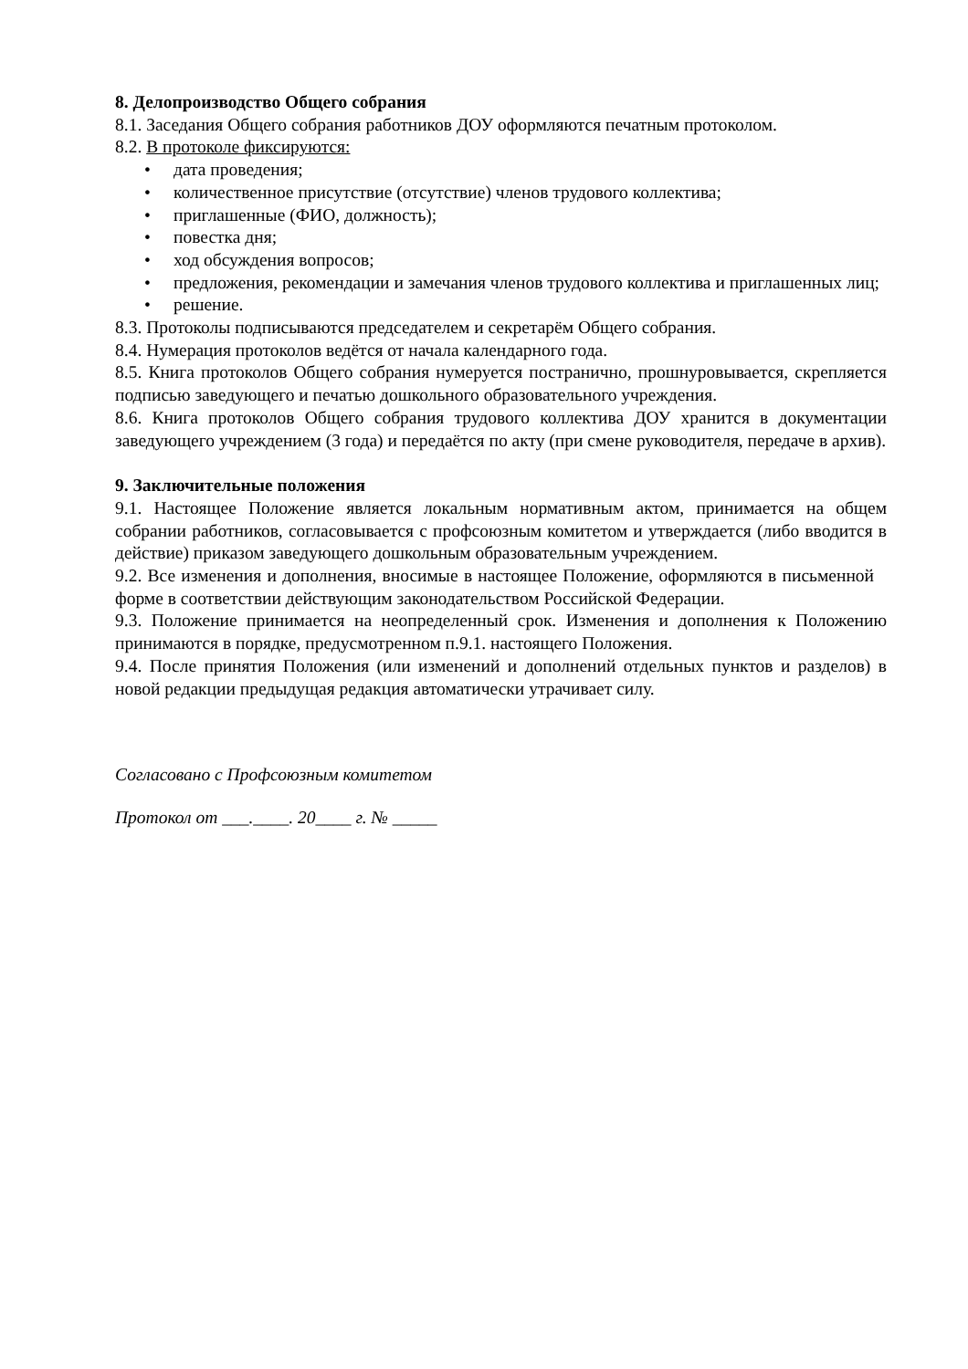8. Делопроизводство Общего собрания
8.1. Заседания Общего собрания работников ДОУ оформляются печатным протоколом.
8.2. В протоколе фиксируются:
• дата проведения;
• количественное присутствие (отсутствие) членов трудового коллектива;
• приглашенные (ФИО, должность);
• повестка дня;
• ход обсуждения вопросов;
• предложения, рекомендации и замечания членов трудового коллектива и приглашенных лиц;
• решение.
8.3. Протоколы подписываются председателем и секретарём Общего собрания.
8.4. Нумерация протоколов ведётся от начала календарного года.
8.5. Книга протоколов Общего собрания нумеруется постранично, прошнуровывается, скрепляется подписью заведующего и печатью дошкольного образовательного учреждения.
8.6. Книга протоколов Общего собрания трудового коллектива ДОУ хранится в документации заведующего учреждением (3 года) и передаётся по акту (при смене руководителя, передаче в архив).
9. Заключительные положения
9.1. Настоящее Положение является локальным нормативным актом, принимается на общем собрании работников, согласовывается с профсоюзным комитетом и утверждается (либо вводится в действие) приказом заведующего дошкольным образовательным учреждением.
9.2. Все изменения и дополнения, вносимые в настоящее Положение, оформляются в письменной форме в соответствии действующим законодательством Российской Федерации.
9.3. Положение принимается на неопределенный срок. Изменения и дополнения к Положению принимаются в порядке, предусмотренном п.9.1. настоящего Положения.
9.4. После принятия Положения (или изменений и дополнений отдельных пунктов и разделов) в новой редакции предыдущая редакция автоматически утрачивает силу.
Согласовано с Профсоюзным комитетом
Протокол от ___.____. 20____ г. № _____